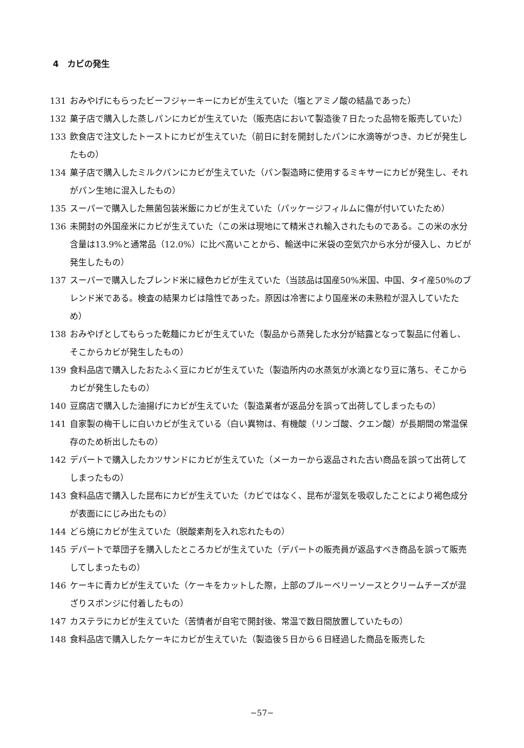4　カビの発生
131 おみやげにもらったビーフジャーキーにカビが生えていた（塩とアミノ酸の結晶であった）
132 菓子店で購入した蒸しパンにカビが生えていた（販売店において製造後７日たった品物を販売していた）
133 飲食店で注文したトーストにカビが生えていた（前日に封を開封したパンに水滴等がつき、カビが発生したもの）
134 菓子店で購入したミルクパンにカビが生えていた（パン製造時に使用するミキサーにカビが発生し、それがパン生地に混入したもの）
135 スーパーで購入した無菌包装米飯にカビが生えていた（パッケージフィルムに傷が付いていたため）
136 未開封の外国産米にカビが生えていた（この米は現地にて精米され輸入されたものである。この米の水分含量は13.9%と通常品（12.0%）に比べ高いことから、輸送中に米袋の空気穴から水分が侵入し、カビが発生したもの）
137 スーパーで購入したブレンド米に緑色カビが生えていた（当該品は国産50%米国、中国、タイ産50%のブレンド米である。検査の結果カビは陰性であった。原因は冷害により国産米の未熟粒が混入していたため）
138 おみやげとしてもらった乾麺にカビが生えていた（製品から蒸発した水分が結露となって製品に付着し、そこからカビが発生したもの）
139 食料品店で購入したおたふく豆にカビが生えていた（製造所内の水蒸気が水滴となり豆に落ち、そこからカビが発生したもの）
140 豆腐店で購入した油揚げにカビが生えていた（製造業者が返品分を誤って出荷してしまったもの）
141 自家製の梅干しに白いカビが生えている（白い異物は、有機酸（リンゴ酸、クエン酸）が長期間の常温保存のため析出したもの）
142 デパートで購入したカツサンドにカビが生えていた（メーカーから返品された古い商品を誤って出荷してしまったもの）
143 食料品店で購入した昆布にカビが生えていた（カビではなく、昆布が湿気を吸収したことにより褐色成分が表面ににじみ出たもの）
144 どら焼にカビが生えていた（脱酸素剤を入れ忘れたもの）
145 デパートで草団子を購入したところカビが生えていた（デパートの販売員が返品すべき商品を誤って販売してしまったもの）
146 ケーキに青カビが生えていた（ケーキをカットした際，上部のブルーベリーソースとクリームチーズが混ざりスポンジに付着したもの）
147 カステラにカビが生えていた（苦情者が自宅で開封後、常温で数日間放置していたもの）
148 食料品店で購入したケーキにカビが生えていた（製造後５日から６日経過した商品を販売した
−57−